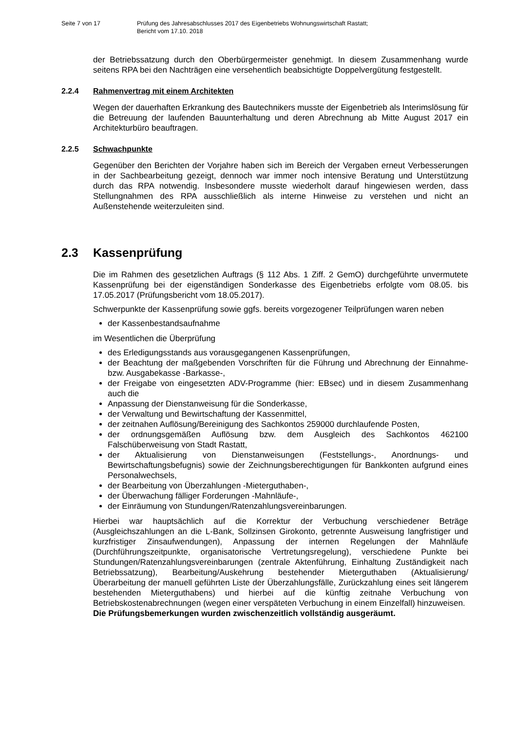Seite 7 von 17 Prüfung des Jahresabschlusses 2017 des Eigenbetriebs Wohnungswirtschaft Rastatt;
Bericht vom 17.10. 2018
der Betriebssatzung durch den Oberbürgermeister genehmigt. In diesem Zusammenhang wurde seitens RPA bei den Nachträgen eine versehentlich beabsichtigte Doppelvergütung festgestellt.
2.2.4 Rahmenvertrag mit einem Architekten
Wegen der dauerhaften Erkrankung des Bautechnikers musste der Eigenbetrieb als Interimslösung für die Betreuung der laufenden Bauunterhaltung und deren Abrechnung ab Mitte August 2017 ein Architekturbüro beauftragen.
2.2.5 Schwachpunkte
Gegenüber den Berichten der Vorjahre haben sich im Bereich der Vergaben erneut Verbesserungen in der Sachbearbeitung gezeigt, dennoch war immer noch intensive Beratung und Unterstützung durch das RPA notwendig. Insbesondere musste wiederholt darauf hingewiesen werden, dass Stellungnahmen des RPA ausschließlich als interne Hinweise zu verstehen und nicht an Außenstehende weiterzuleiten sind.
2.3 Kassenprüfung
Die im Rahmen des gesetzlichen Auftrags (§ 112 Abs. 1 Ziff. 2 GemO) durchgeführte unvermutete Kassenprüfung bei der eigenständigen Sonderkasse des Eigenbetriebs erfolgte vom 08.05. bis 17.05.2017 (Prüfungsbericht vom 18.05.2017).
Schwerpunkte der Kassenprüfung sowie ggfs. bereits vorgezogener Teilprüfungen waren neben
der Kassenbestandsaufnahme
im Wesentlichen die Überprüfung
des Erledigungsstands aus vorausgegangenen Kassenprüfungen,
der Beachtung der maßgebenden Vorschriften für die Führung und Abrechnung der Einnahme- bzw. Ausgabekasse -Barkasse-,
der Freigabe von eingesetzten ADV-Programme (hier: EBsec) und in diesem Zusammenhang auch die
Anpassung der Dienstanweisung für die Sonderkasse,
der Verwaltung und Bewirtschaftung der Kassenmittel,
der zeitnahen Auflösung/Bereinigung des Sachkontos 259000 durchlaufende Posten,
der ordnungsgemäßen Auflösung bzw. dem Ausgleich des Sachkontos 462100 Falschüberweisung von Stadt Rastatt,
der Aktualisierung von Dienstanweisungen (Feststellungs-, Anordnungs- und Bewirtschaftungsbefugnis) sowie der Zeichnungsberechtigungen für Bankkonten aufgrund eines Personalwechsels,
der Bearbeitung von Überzahlungen -Mieterguthaben-,
der Überwachung fälliger Forderungen -Mahnläufe-,
der Einräumung von Stundungen/Ratenzahlungsvereinbarungen.
Hierbei war hauptsächlich auf die Korrektur der Verbuchung verschiedener Beträge (Ausgleichszahlungen an die L-Bank, Sollzinsen Girokonto, getrennte Ausweisung langfristiger und kurzfristiger Zinsaufwendungen), Anpassung der internen Regelungen der Mahnläufe (Durchführungszeitpunkte, organisatorische Vertretungsregelung), verschiedene Punkte bei Stundungen/Ratenzahlungsvereinbarungen (zentrale Aktenführung, Einhaltung Zuständigkeit nach Betriebssatzung), Bearbeitung/Auskehrung bestehender Mieterguthaben (Aktualisierung/Überarbeitung der manuell geführten Liste der Überzahlungsfälle, Zurückzahlung eines seit längerem bestehenden Mieterguthabens) und hierbei auf die künftig zeitnahe Verbuchung von Betriebskostenabrechnungen (wegen einer verspäteten Verbuchung in einem Einzelfall) hinzuweisen.
Die Prüfungsbemerkungen wurden zwischenzeitlich vollständig ausgeräumt.